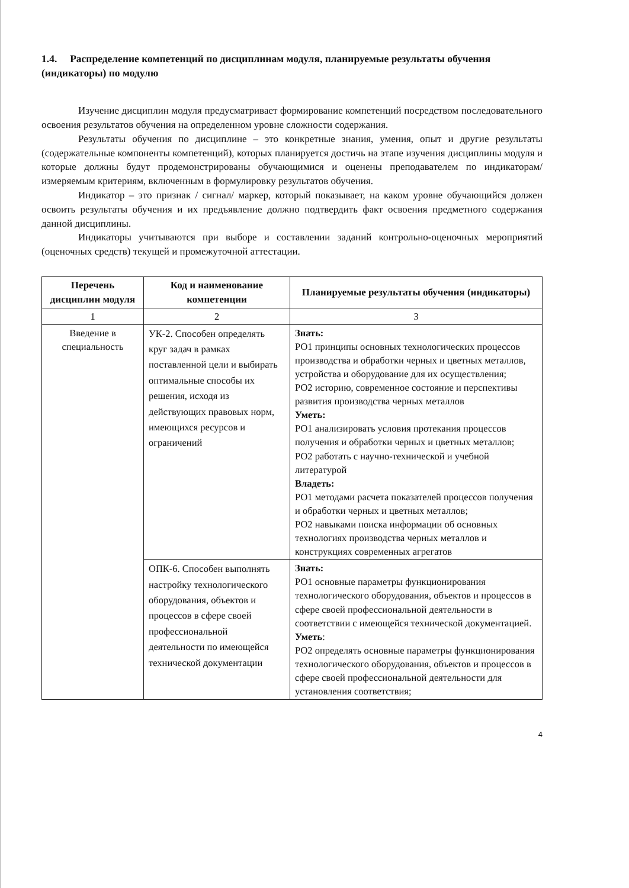1.4. Распределение компетенций по дисциплинам модуля, планируемые результаты обучения (индикаторы) по модулю
Изучение дисциплин модуля предусматривает формирование компетенций посредством последовательного освоения результатов обучения на определенном уровне сложности содержания.
Результаты обучения по дисциплине – это конкретные знания, умения, опыт и другие результаты (содержательные компоненты компетенций), которых планируется достичь на этапе изучения дисциплины модуля и которые должны будут продемонстрированы обучающимися и оценены преподавателем по индикаторам/измеряемым критериям, включенным в формулировку результатов обучения.
Индикатор – это признак / сигнал/ маркер, который показывает, на каком уровне обучающийся должен освоить результаты обучения и их предъявление должно подтвердить факт освоения предметного содержания данной дисциплины.
Индикаторы учитываются при выборе и составлении заданий контрольно-оценочных мероприятий (оценочных средств) текущей и промежуточной аттестации.
| Перечень дисциплин модуля | Код и наименование компетенции | Планируемые результаты обучения (индикаторы) |
| --- | --- | --- |
| 1 | 2 | 3 |
| Введение в специальность | УК-2. Способен определять круг задач в рамках поставленной цели и выбирать оптимальные способы их решения, исходя из действующих правовых норм, имеющихся ресурсов и ограничений | Знать: РО1 принципы основных технологических процессов производства и обработки черных и цветных металлов, устройства и оборудование для их осуществления; РО2 историю, современное состояние и перспективы развития производства черных металлов Уметь: РО1 анализировать условия протекания процессов получения и обработки черных и цветных металлов; РО2 работать с научно-технической и учебной литературой Владеть: РО1 методами расчета показателей процессов получения и обработки черных и цветных металлов; РО2 навыками поиска информации об основных технологиях производства черных металлов и конструкциях современных агрегатов |
| | ОПК-6. Способен выполнять настройку технологического оборудования, объектов и процессов в сфере своей профессиональной деятельности по имеющейся технической документации | Знать: РО1 основные параметры функционирования технологического оборудования, объектов и процессов в сфере своей профессиональной деятельности в соответствии с имеющейся технической документацией. Уметь : РО2 определять основные параметры функционирования технологического оборудования, объектов и процессов в сфере своей профессиональной деятельности для установления соответствия; |
4